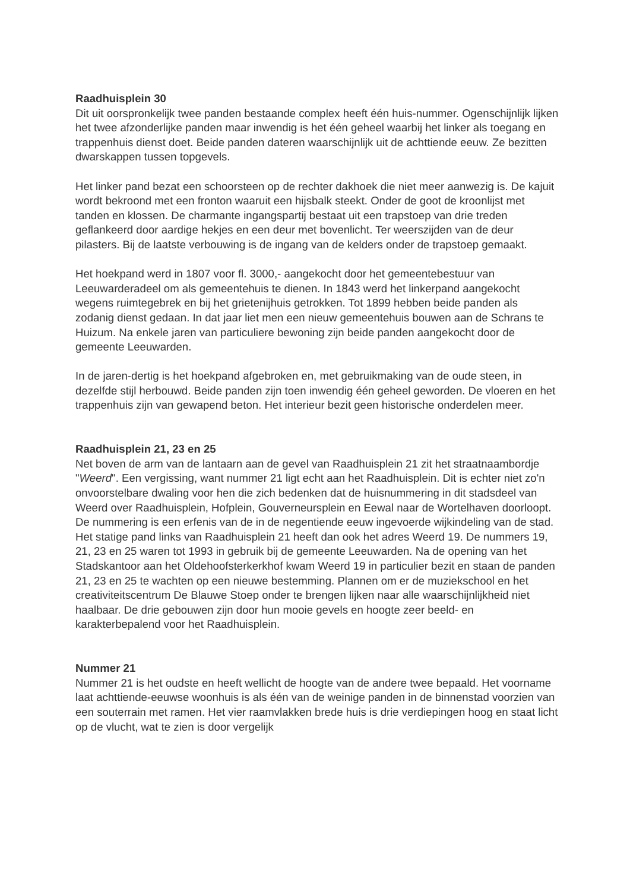Raadhuisplein 30
Dit uit oorspronkelijk twee panden bestaande complex heeft één huis-nummer. Ogenschijnlijk lijken het twee afzonderlijke panden maar inwendig is het één geheel waarbij het linker als toegang en trappenhuis dienst doet. Beide panden dateren waarschijnlijk uit de achttiende eeuw. Ze bezitten dwarskappen tussen topgevels.
Het linker pand bezat een schoorsteen op de rechter dakhoek die niet meer aanwezig is. De kajuit wordt bekroond met een fronton waaruit een hijsbalk steekt. Onder de goot de kroonlijst met tanden en klossen. De charmante ingangspartij bestaat uit een trapstoep van drie treden geflankeerd door aardige hekjes en een deur met bovenlicht. Ter weerszijden van de deur pilasters. Bij de laatste verbouwing is de ingang van de kelders onder de trapstoep gemaakt.
Het hoekpand werd in 1807 voor fl. 3000,- aangekocht door het gemeentebestuur van Leeuwarderadeel om als gemeentehuis te dienen. In 1843 werd het linkerpand aangekocht wegens ruimtegebrek en bij het grietenijhuis getrokken. Tot 1899 hebben beide panden als zodanig dienst gedaan. In dat jaar liet men een nieuw gemeentehuis bouwen aan de Schrans te Huizum. Na enkele jaren van particuliere bewoning zijn beide panden aangekocht door de gemeente Leeuwarden.
In de jaren-dertig is het hoekpand afgebroken en, met gebruikmaking van de oude steen, in dezelfde stijl herbouwd. Beide panden zijn toen inwendig één geheel geworden. De vloeren en het trappenhuis zijn van gewapend beton. Het interieur bezit geen historische onderdelen meer.
Raadhuisplein 21, 23 en 25
Net boven de arm van de lantaarn aan de gevel van Raadhuisplein 21 zit het straatnaambordje "Weerd". Een vergissing, want nummer 21 ligt echt aan het Raadhuisplein. Dit is echter niet zo'n onvoorstelbare dwaling voor hen die zich bedenken dat de huisnummering in dit stadsdeel van Weerd over Raadhuisplein, Hofplein, Gouverneursplein en Eewal naar de Wortelhaven doorloopt. De nummering is een erfenis van de in de negentiende eeuw ingevoerde wijkindeling van de stad. Het statige pand links van Raadhuisplein 21 heeft dan ook het adres Weerd 19. De nummers 19, 21, 23 en 25 waren tot 1993 in gebruik bij de gemeente Leeuwarden. Na de opening van het Stadskantoor aan het Oldehoofsterkerkhof kwam Weerd 19 in particulier bezit en staan de panden 21, 23 en 25 te wachten op een nieuwe bestemming. Plannen om er de muziekschool en het creativiteitscentrum De Blauwe Stoep onder te brengen lijken naar alle waarschijnlijkheid niet haalbaar. De drie gebouwen zijn door hun mooie gevels en hoogte zeer beeld- en karakterbepalend voor het Raadhuisplein.
Nummer 21
Nummer 21 is het oudste en heeft wellicht de hoogte van de andere twee bepaald. Het voorname laat achttiende-eeuwse woonhuis is als één van de weinige panden in de binnenstad voorzien van een souterrain met ramen. Het vier raamvlakken brede huis is drie verdiepingen hoog en staat licht op de vlucht, wat te zien is door vergelijk